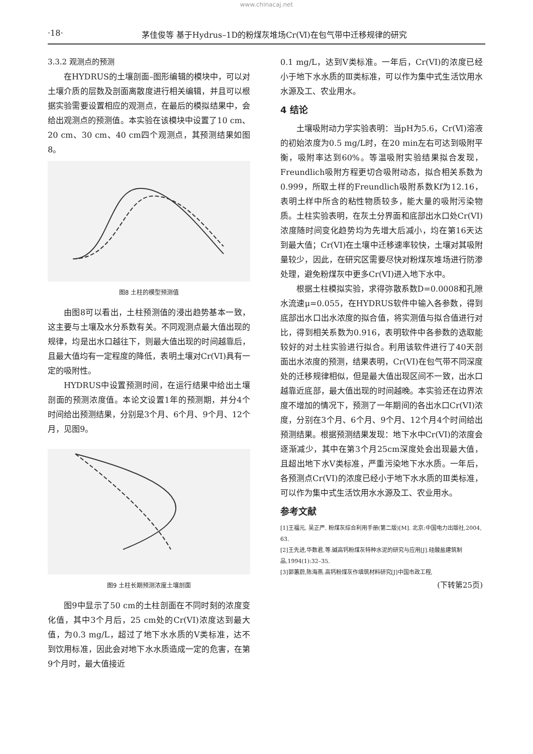www.chinacaj.net
·18· 茅佳俊等 基于Hydrus–1D的粉煤灰堆场Cr(Ⅵ)在包气带中迁移规律的研究
3.3.2 观测点的预测
在HYDRUS的土壤剖面–图形编辑的模块中，可以对土壤介质的层数及剖面离散度进行相关编辑，并且可以根据实验需要设置相应的观测点，在最后的模拟结果中，会给出观测点的预测值。本实验在该模块中设置了10 cm、20 cm、30 cm、40 cm四个观测点，其预测结果如图8。
图8 土柱的模型预测值
由图8可以看出，土柱预测值的浸出趋势基本一致，这主要与土壤及水分系数有关。不同观测点最大值出现的规律，均是出水口越往下，则最大值出现的时间越靠后，且最大值均有一定程度的降低，表明土壤对Cr(VI)具有一定的吸附性。
HYDRUS中设置预测时间，在运行结果中给出土壤剖面的预测浓度值。本论文设置1年的预测期，并分4个时间给出预测结果，分别是3个月、6个月、9个月、12个月，见图9。
图9 土柱长期预测浓度土壤剖面
图9中显示了50 cm的土柱剖面在不同时刻的浓度变化值，其中3个月后，25 cm处的Cr(VI)浓度达到最大值，为0.3 mg/L，超过了地下水水质的Ⅴ类标准，达不到饮用标准，因此会对地下水水质造成一定的危害，在第9个月时，最大值接近
0.1 mg/L，达到Ⅴ类标准。一年后，Cr(VI)的浓度已经小于地下水水质的Ⅲ类标准，可以作为集中式生活饮用水水源及工、农业用水。
4 结论
土壤吸附动力学实验表明：当pH为5.6，Cr(Ⅵ)溶液的初始浓度为0.5 mg/L时，在20 min左右可达到吸附平衡，吸附率达到60%。等温吸附实验结果拟合发现，Freundlich吸附方程更切合吸附动态，拟合相关系数为0.999，所取土样的Freundlich吸附系数Kf为12.16，表明土样中所含的粘性物质较多，能大量的吸附污染物质。土柱实验表明，在灰土分界面和底部出水口处Cr(VI)浓度随时间变化趋势均为先增大后减小，均在第16天达到最大值；Cr(VI)在土壤中迁移速率较快，土壤对其吸附量较少，因此，在研究区需要尽快对粉煤灰堆场进行防渗处理，避免粉煤灰中更多Cr(VI)进入地下水中。
根据土柱模拟实验，求得弥散系数D=0.0008和孔隙水流速μ=0.055，在HYDRUS软件中输入各参数，得到底部出水口出水浓度的拟合值，将实测值与拟合值进行对比，得到相关系数为0.916，表明软件中各参数的选取能较好的对土柱实验进行拟合。利用该软件进行了40天剖面出水浓度的预测，结果表明，Cr(VI)在包气带不同深度处的迁移规律相似，但是最大值出现区间不一致，出水口越靠近底部，最大值出现的时间越晚。本实验还在边界浓度不增加的情况下，预测了一年期间的各出水口Cr(VI)浓度，分别在3个月、6个月、9个月、12个月4个时间给出预测结果。根据预测结果发现：地下水中Cr(VI)的浓度会逐渐减少，其中在第3个月25cm深度处会出现最大值，且超出地下水Ⅴ类标准，严重污染地下水水质。一年后，各预测点Cr(VI)的浓度已经小于地下水水质的Ⅲ类标准，可以作为集中式生活饮用水水源及工、农业用水。
参考文献
[1]王福元, 吴正严. 粉煤灰综合利用手册(第二版)[M]. 北京:中国电力出版社,2004, 63.
[2]王先进,华数君,等.碱高钙粉煤灰特种水泥的研究与应用[J].硅酸盐建筑制品,1994(1):32–35.
[3]郭蕙蔚,陈海燕.高钙粉煤灰作填筑材料研究[J]中国市政工程,
(下转第25页)